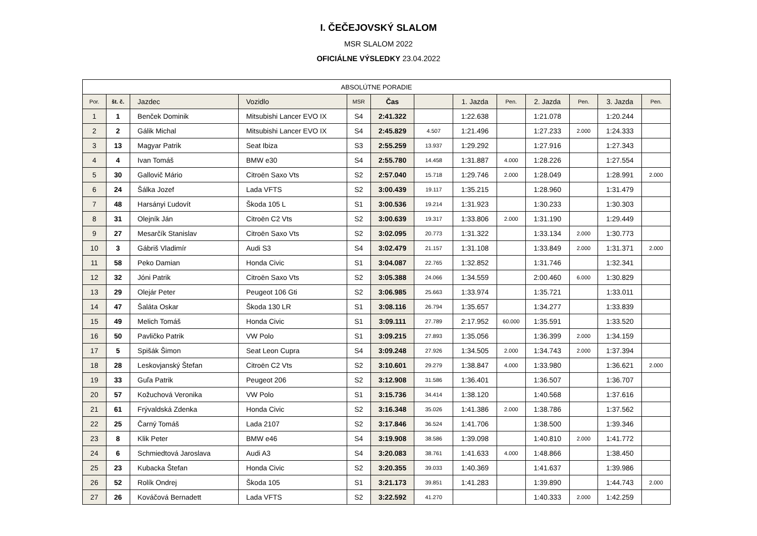I. ČEČEJOVSKÝ SLALOM
MSR SLALOM 2022
OFICIÁLNE VÝSLEDKY 23.04.2022
| ABSOLÚTNE PORADIE | | | | | | | | | | | | |
| --- | --- | --- | --- | --- | --- | --- | --- | --- | --- | --- | --- | --- |
| Por. | št. č. | Jazdec | Vozidlo | MSR | Čas | | 1. Jazda | Pen. | 2. Jazda | Pen. | 3. Jazda | Pen. |
| 1 | 1 | Benček Dominik | Mitsubishi Lancer EVO IX | S4 | 2:41.322 | | 1:22.638 | | 1:21.078 | | 1:20.244 | |
| 2 | 2 | Gálik Michal | Mitsubishi Lancer EVO IX | S4 | 2:45.829 | 4.507 | 1:21.496 | | 1:27.233 | 2.000 | 1:24.333 | |
| 3 | 13 | Magyar Patrik | Seat Ibiza | S3 | 2:55.259 | 13.937 | 1:29.292 | | 1:27.916 | | 1:27.343 | |
| 4 | 4 | Ivan Tomáš | BMW e30 | S4 | 2:55.780 | 14.458 | 1:31.887 | 4.000 | 1:28.226 | | 1:27.554 | |
| 5 | 30 | Gallovič Mário | Citroën Saxo Vts | S2 | 2:57.040 | 15.718 | 1:29.746 | 2.000 | 1:28.049 | | 1:28.991 | 2.000 |
| 6 | 24 | Šálka Jozef | Lada VFTS | S2 | 3:00.439 | 19.117 | 1:35.215 | | 1:28.960 | | 1:31.479 | |
| 7 | 48 | Harsányi Ľudovít | Škoda 105 L | S1 | 3:00.536 | 19.214 | 1:31.923 | | 1:30.233 | | 1:30.303 | |
| 8 | 31 | Olejník Ján | Citroën C2 Vts | S2 | 3:00.639 | 19.317 | 1:33.806 | 2.000 | 1:31.190 | | 1:29.449 | |
| 9 | 27 | Mesarčík Stanislav | Citroën Saxo Vts | S2 | 3:02.095 | 20.773 | 1:31.322 | | 1:33.134 | 2.000 | 1:30.773 | |
| 10 | 3 | Gábriš Vladimír | Audi S3 | S4 | 3:02.479 | 21.157 | 1:31.108 | | 1:33.849 | 2.000 | 1:31.371 | 2.000 |
| 11 | 58 | Peko Damian | Honda Civic | S1 | 3:04.087 | 22.765 | 1:32.852 | | 1:31.746 | | 1:32.341 | |
| 12 | 32 | Jóni Patrik | Citroën Saxo Vts | S2 | 3:05.388 | 24.066 | 1:34.559 | | 2:00.460 | 6.000 | 1:30.829 | |
| 13 | 29 | Olejár Peter | Peugeot 106 Gti | S2 | 3:06.985 | 25.663 | 1:33.974 | | 1:35.721 | | 1:33.011 | |
| 14 | 47 | Šaláta Oskar | Škoda 130 LR | S1 | 3:08.116 | 26.794 | 1:35.657 | | 1:34.277 | | 1:33.839 | |
| 15 | 49 | Melich Tomáš | Honda Civic | S1 | 3:09.111 | 27.789 | 2:17.952 | 60.000 | 1:35.591 | | 1:33.520 | |
| 16 | 50 | Pavličko Patrik | VW Polo | S1 | 3:09.215 | 27.893 | 1:35.056 | | 1:36.399 | 2.000 | 1:34.159 | |
| 17 | 5 | Spišák Šimon | Seat Leon Cupra | S4 | 3:09.248 | 27.926 | 1:34.505 | 2.000 | 1:34.743 | 2.000 | 1:37.394 | |
| 18 | 28 | Leskovjanský Štefan | Citroën C2 Vts | S2 | 3:10.601 | 29.279 | 1:38.847 | 4.000 | 1:33.980 | | 1:36.621 | 2.000 |
| 19 | 33 | Guľa Patrik | Peugeot 206 | S2 | 3:12.908 | 31.586 | 1:36.401 | | 1:36.507 | | 1:36.707 | |
| 20 | 57 | Kožuchová Veronika | VW Polo | S1 | 3:15.736 | 34.414 | 1:38.120 | | 1:40.568 | | 1:37.616 | |
| 21 | 61 | Frývaldská Zdenka | Honda Civic | S2 | 3:16.348 | 35.026 | 1:41.386 | 2.000 | 1:38.786 | | 1:37.562 | |
| 22 | 25 | Čarný Tomáš | Lada 2107 | S2 | 3:17.846 | 36.524 | 1:41.706 | | 1:38.500 | | 1:39.346 | |
| 23 | 8 | Klik Peter | BMW e46 | S4 | 3:19.908 | 38.586 | 1:39.098 | | 1:40.810 | 2.000 | 1:41.772 | |
| 24 | 6 | Schmiedtová Jaroslava | Audi A3 | S4 | 3:20.083 | 38.761 | 1:41.633 | 4.000 | 1:48.866 | | 1:38.450 | |
| 25 | 23 | Kubacka Štefan | Honda Civic | S2 | 3:20.355 | 39.033 | 1:40.369 | | 1:41.637 | | 1:39.986 | |
| 26 | 52 | Rolík Ondrej | Škoda 105 | S1 | 3:21.173 | 39.851 | 1:41.283 | | 1:39.890 | | 1:44.743 | 2.000 |
| 27 | 26 | Kováčová Bernadett | Lada VFTS | S2 | 3:22.592 | 41.270 | | | 1:40.333 | 2.000 | 1:42.259 | |